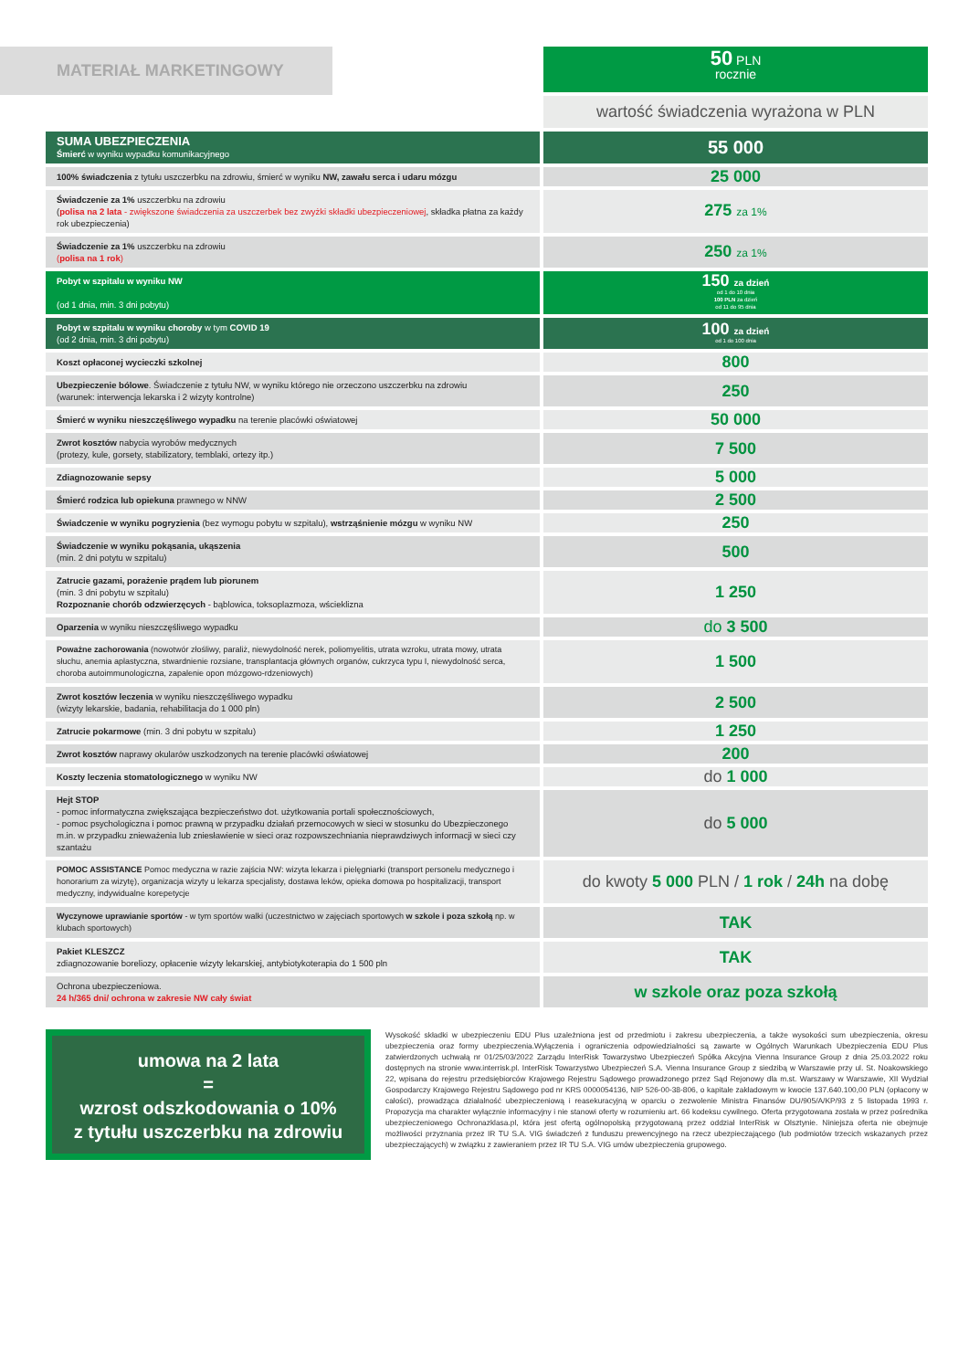MATERIAŁ MARKETINGOWY
50 PLN
rocznie
wartość świadczenia wyrażona w PLN
| SUMA UBEZPIECZENIA Śmierć w wyniku wypadku komunikacyjnego | 55 000 |
| 100% świadczenia z tytułu uszczerbku na zdrowiu, śmierć w wyniku NW, zawału serca i udaru mózgu | 25 000 |
| Świadczenie za 1% uszczerbku na zdrowiu ( polisa na 2 lata - zwiększone świadczenia za uszczerbek bez zwyżki składki ubezpieczeniowej , składka płatna za każdy rok ubezpieczenia) | 275 za 1% |
| Świadczenie za 1% uszczerbku na zdrowiu ( polisa na 1 rok ) | 250 za 1% |
| Pobyt w szpitalu w wyniku NW (od 1 dnia, min. 3 dni pobytu) | 150 za dzień od 1 do 10 dnia 100 PLN za dzień od 11 do 95 dnia |
| Pobyt w szpitalu w wyniku choroby w tym COVID 19 (od 2 dnia, min. 3 dni pobytu) | 100 za dzień od 1 do 100 dnia |
| Koszt opłaconej wycieczki szkolnej | 800 |
| Ubezpieczenie bólowe . Świadczenie z tytułu NW, w wyniku którego nie orzeczono uszczerbku na zdrowiu (warunek: interwencja lekarska i 2 wizyty kontrolne) | 250 |
| Śmierć w wyniku nieszczęśliwego wypadku na terenie placówki oświatowej | 50 000 |
| Zwrot kosztów nabycia wyrobów medycznych (protezy, kule, gorsety, stabilizatory, temblaki, ortezy itp.) | 7 500 |
| Zdiagnozowanie sepsy | 5 000 |
| Śmierć rodzica lub opiekuna prawnego w NNW | 2 500 |
| Świadczenie w wyniku pogryzienia (bez wymogu pobytu w szpitalu), wstrząśnienie mózgu w wyniku NW | 250 |
| Świadczenie w wyniku pokąsania, ukąszenia (min. 2 dni potytu w szpitalu) | 500 |
| Zatrucie gazami, porażenie prądem lub piorunem (min. 3 dni pobytu w szpitalu) Rozpoznanie chorób odzwierzęcych - bąblowica, toksoplazmoza, wścieklizna | 1 250 |
| Oparzenia w wyniku nieszczęśliwego wypadku | do 3 500 |
| Poważne zachorowania (nowotwór złośliwy, paraliż, niewydolność nerek, poliomyelitis, utrata wzroku, utrata mowy, utrata słuchu, anemia aplastyczna, stwardnienie rozsiane, transplantacja głównych organów, cukrzyca typu I, niewydolność serca, choroba autoimmunologiczna, zapalenie opon mózgowo-rdzeniowych) | 1 500 |
| Zwrot kosztów leczenia w wyniku nieszczęśliwego wypadku (wizyty lekarskie, badania, rehabilitacja do 1 000 pln) | 2 500 |
| Zatrucie pokarmowe (min. 3 dni pobytu w szpitalu) | 1 250 |
| Zwrot kosztów naprawy okularów uszkodzonych na terenie placówki oświatowej | 200 |
| Koszty leczenia stomatologicznego w wyniku NW | do 1 000 |
| Hejt STOP - pomoc informatyczna zwiększająca bezpieczeństwo dot. użytkowania portali społecznościowych, - pomoc psychologiczna i pomoc prawną w przypadku działań przemocowych w sieci w stosunku do Ubezpieczonego m.in. w przypadku znieważenia lub zniesławienie w sieci oraz rozpowszechniania nieprawdziwych informacji w sieci czy szantażu | do 5 000 |
| POMOC ASSISTANCE Pomoc medyczna w razie zajścia NW: wizyta lekarza i pielęgniarki (transport personelu medycznego i honorarium za wizytę), organizacja wizyty u lekarza specjalisty, dostawa leków, opieka domowa po hospitalizacji, transport medyczny, indywidualne korepetycje | do kwoty 5 000 PLN / 1 rok / 24h na dobę |
| Wyczynowe uprawianie sportów - w tym sportów walki (uczestnictwo w zajęciach sportowych w szkole i poza szkołą np. w klubach sportowych) | TAK |
| Pakiet KLESZCZ zdiagnozowanie boreliozy, opłacenie wizyty lekarskiej, antybiotykoterapia do 1 500 pln | TAK |
| Ochrona ubezpieczeniowa. 24 h/365 dni/ ochrona w zakresie NW cały świat | w szkole oraz poza szkołą |
umowa na 2 lata
=
wzrost odszkodowania o 10%
z tytułu uszczerbku na zdrowiu
Wysokość składki w ubezpieczeniu EDU Plus uzależniona jest od przedmiotu i zakresu ubezpieczenia, a także wysokości sum ubezpieczenia, okresu ubezpieczenia oraz formy ubezpieczenia.Wyłączenia i ograniczenia odpowiedzialności są zawarte w Ogólnych Warunkach Ubezpieczenia EDU Plus zatwierdzonych uchwałą nr 01/25/03/2022 Zarządu InterRisk Towarzystwo Ubezpieczeń Spółka Akcyjna Vienna Insurance Group z dnia 25.03.2022 roku dostępnych na stronie www.interrisk.pl. InterRisk Towarzystwo Ubezpieczeń S.A. Vienna Insurance Group z siedzibą w Warszawie przy ul. St. Noakowskiego 22, wpisana do rejestru przedsiębiorców Krajowego Rejestru Sądowego prowadzonego przez Sąd Rejonowy dla m.st. Warszawy w Warszawie, XII Wydział Gospodarczy Krajowego Rejestru Sądowego pod nr KRS 0000054136, NIP 526-00-38-806, o kapitale zakładowym w kwocie 137.640.100,00 PLN (opłacony w całości), prowadząca działalność ubezpieczeniową i reasekuracyjną w oparciu o zezwolenie Ministra Finansów DU/905/A/KP/93 z 5 listopada 1993 r. Propozycja ma charakter wyłącznie informacyjny i nie stanowi oferty w rozumieniu art. 66 kodeksu cywilnego. Oferta przygotowana została w przez pośrednika ubezpieczeniowego Ochronazklasa.pl, która jest ofertą ogólnopolską przygotowaną przez oddział InterRisk w Olsztynie. Niniejsza oferta nie obejmuje możliwości przyznania przez IR TU S.A. VIG świadczeń z funduszu prewencyjnego na rzecz ubezpieczającego (lub podmiotów trzecich wskazanych przez ubezpieczających) w związku z zawieraniem przez IR TU S.A. VIG umów ubezpieczenia grupowego.